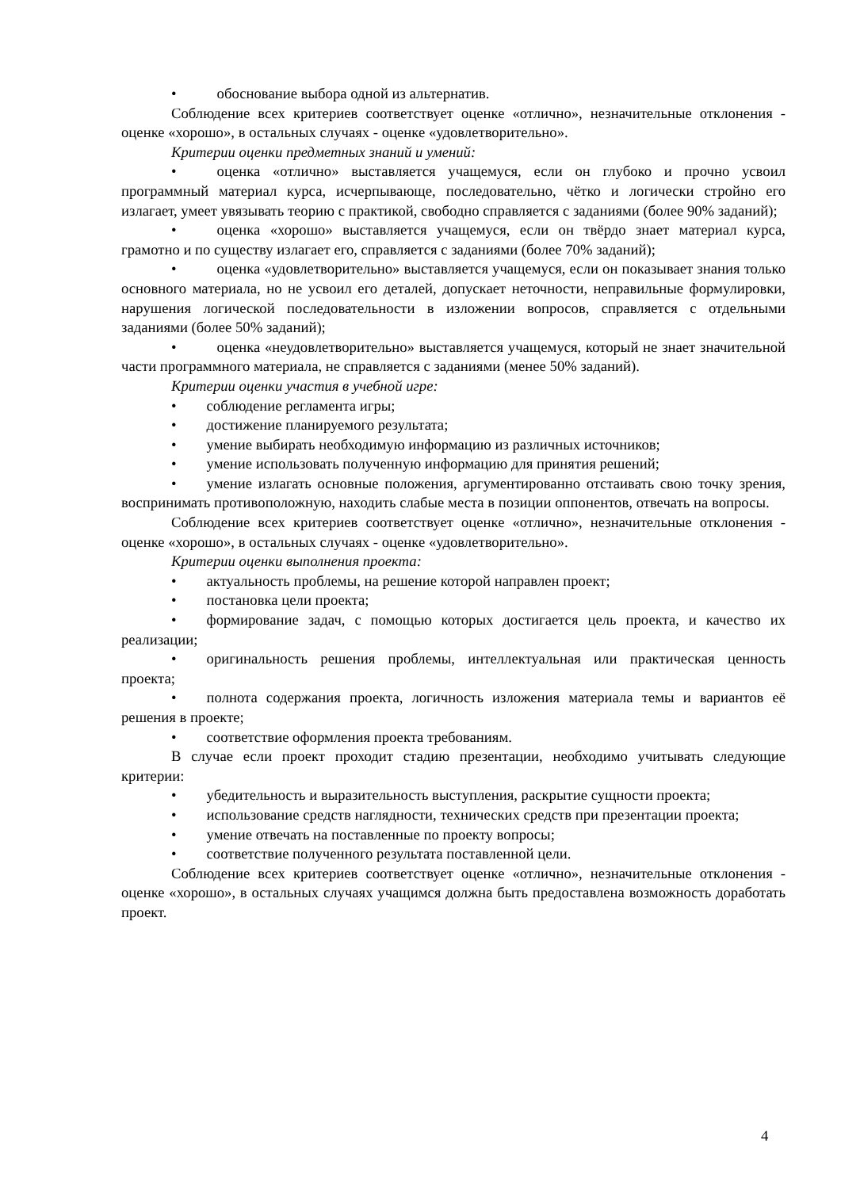• обоснование выбора одной из альтернатив.
Соблюдение всех критериев соответствует оценке «отлично», незначительные отклонения - оценке «хорошо», в остальных случаях - оценке «удовлетворительно».
Критерии оценки предметных знаний и умений:
• оценка «отлично» выставляется учащемуся, если он глубоко и прочно усвоил программный материал курса, исчерпывающе, последовательно, чётко и логически стройно его излагает, умеет увязывать теорию с практикой, свободно справляется с заданиями (более 90% заданий);
• оценка «хорошо» выставляется учащемуся, если он твёрдо знает материал курса, грамотно и по существу излагает его, справляется с заданиями (более 70% заданий);
• оценка «удовлетворительно» выставляется учащемуся, если он показывает знания только основного материала, но не усвоил его деталей, допускает неточности, неправильные формулировки, нарушения логической последовательности в изложении вопросов, справляется с отдельными заданиями (более 50% заданий);
• оценка «неудовлетворительно» выставляется учащемуся, который не знает значительной части программного материала, не справляется с заданиями (менее 50% заданий).
Критерии оценки участия в учебной игре:
• соблюдение регламента игры;
• достижение планируемого результата;
• умение выбирать необходимую информацию из различных источников;
• умение использовать полученную информацию для принятия решений;
• умение излагать основные положения, аргументированно отстаивать свою точку зрения, воспринимать противоположную, находить слабые места в позиции оппонентов, отвечать на вопросы.
Соблюдение всех критериев соответствует оценке «отлично», незначительные отклонения - оценке «хорошо», в остальных случаях - оценке «удовлетворительно».
Критерии оценки выполнения проекта:
• актуальность проблемы, на решение которой направлен проект;
• постановка цели проекта;
• формирование задач, с помощью которых достигается цель проекта, и качество их реализации;
• оригинальность решения проблемы, интеллектуальная или практическая ценность проекта;
• полнота содержания проекта, логичность изложения материала темы и вариантов её решения в проекте;
• соответствие оформления проекта требованиям.
В случае если проект проходит стадию презентации, необходимо учитывать следующие критерии:
• убедительность и выразительность выступления, раскрытие сущности проекта;
• использование средств наглядности, технических средств при презентации проекта;
• умение отвечать на поставленные по проекту вопросы;
• соответствие полученного результата поставленной цели.
Соблюдение всех критериев соответствует оценке «отлично», незначительные отклонения - оценке «хорошо», в остальных случаях учащимся должна быть предоставлена возможность доработать проект.
4